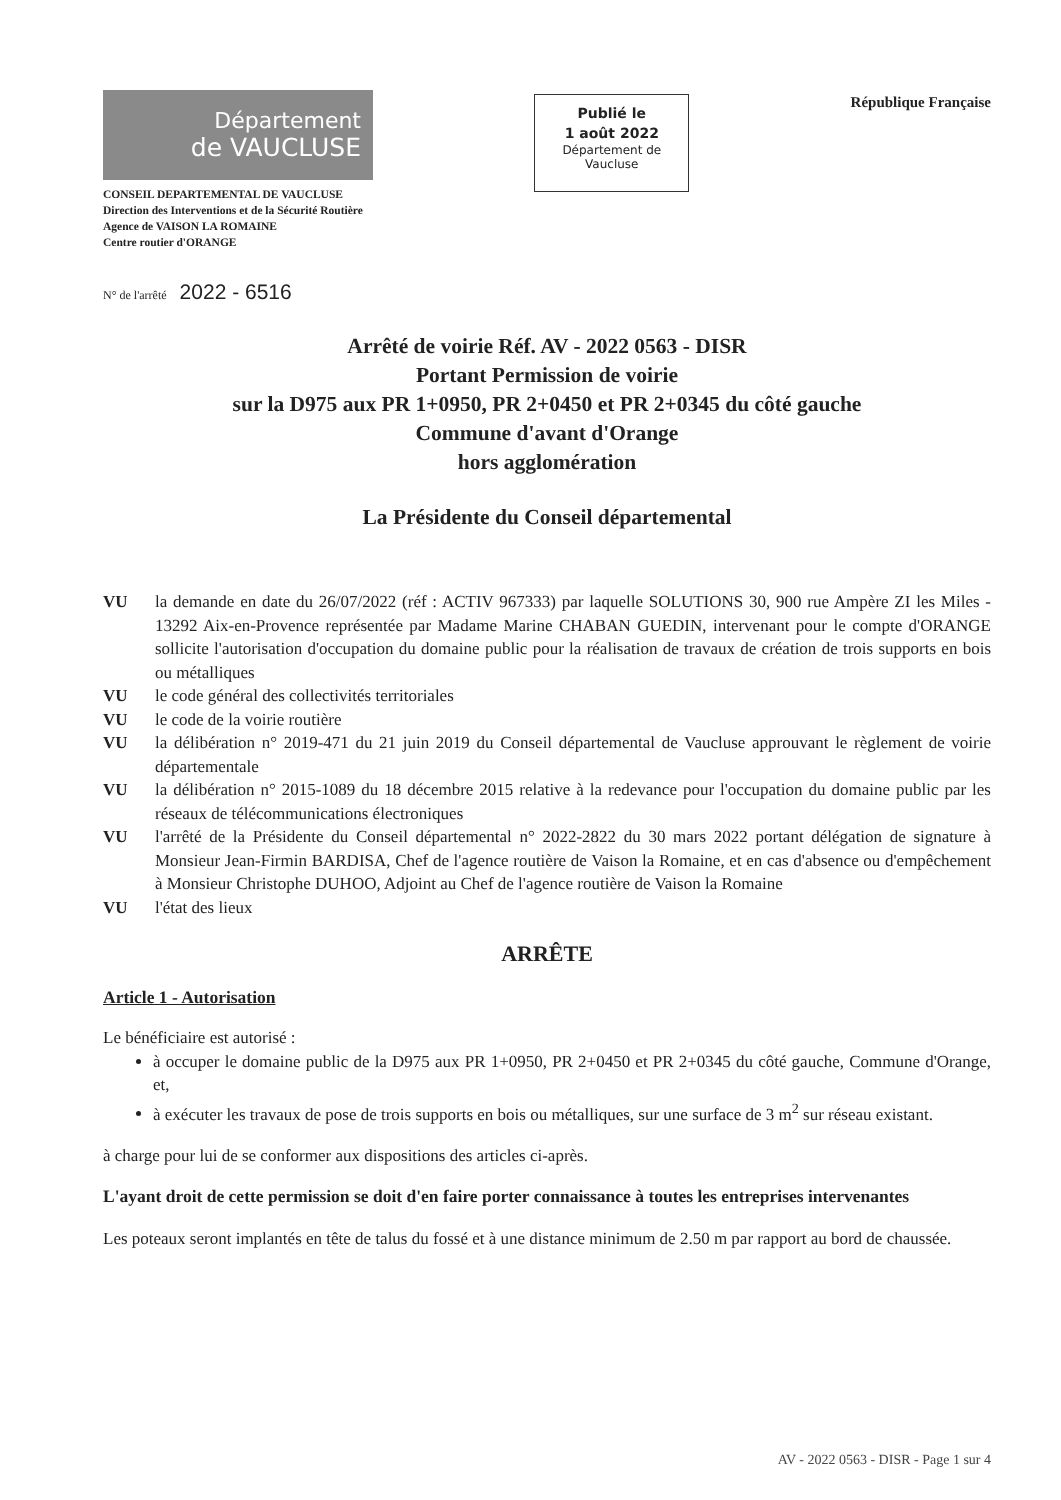Département
de VAUCLUSE
CONSEIL DEPARTEMENTAL DE VAUCLUSE
Direction des Interventions et de la Sécurité Routière
Agence de VAISON LA ROMAINE
Centre routier d'ORANGE
Publié le
1 août 2022
Département de
Vaucluse
République Française
N° de l'arrêté 2022 - 6516
Arrêté de voirie Réf. AV - 2022 0563 - DISR
Portant Permission de voirie
sur la D975 aux PR 1+0950, PR 2+0450 et PR 2+0345 du côté gauche
Commune d'avant d'Orange
hors agglomération
La Présidente du Conseil départemental
VU la demande en date du 26/07/2022 (réf : ACTIV 967333) par laquelle SOLUTIONS 30, 900 rue Ampère ZI les Miles - 13292 Aix-en-Provence représentée par Madame Marine CHABAN GUEDIN, intervenant pour le compte d'ORANGE sollicite l'autorisation d'occupation du domaine public pour la réalisation de travaux de création de trois supports en bois ou métalliques
VU le code général des collectivités territoriales
VU le code de la voirie routière
VU la délibération n° 2019-471 du 21 juin 2019 du Conseil départemental de Vaucluse approuvant le règlement de voirie départementale
VU la délibération n° 2015-1089 du 18 décembre 2015 relative à la redevance pour l'occupation du domaine public par les réseaux de télécommunications électroniques
VU l'arrêté de la Présidente du Conseil départemental n° 2022-2822 du 30 mars 2022 portant délégation de signature à Monsieur Jean-Firmin BARDISA, Chef de l'agence routière de Vaison la Romaine, et en cas d'absence ou d'empêchement à Monsieur Christophe DUHOO, Adjoint au Chef de l'agence routière de Vaison la Romaine
VU l'état des lieux
ARRÊTE
Article 1 - Autorisation
Le bénéficiaire est autorisé :
à occuper le domaine public de la D975 aux PR 1+0950, PR 2+0450 et PR 2+0345 du côté gauche, Commune d'Orange, et,
à exécuter les travaux de pose de trois supports en bois ou métalliques, sur une surface de 3 m<sup>2</sup> sur réseau existant.
à charge pour lui de se conformer aux dispositions des articles ci-après.
L'ayant droit de cette permission se doit d'en faire porter connaissance à toutes les entreprises intervenantes
Les poteaux seront implantés en tête de talus du fossé et à une distance minimum de 2.50 m par rapport au bord de chaussée.
AV - 2022 0563 - DISR - Page 1 sur 4